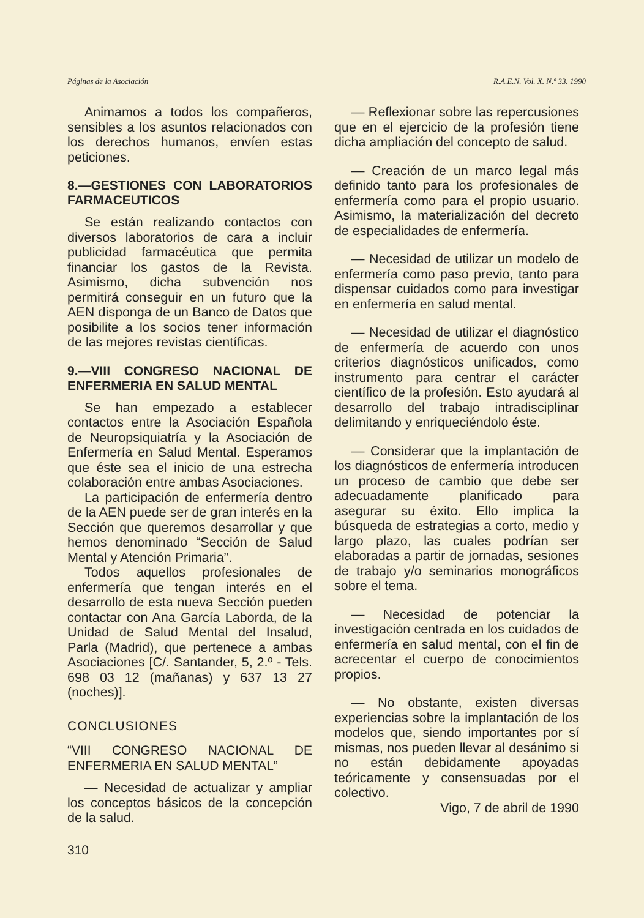Páginas de la Asociación R.A.E.N. Vol. X. N.º 33. 1990
Animamos a todos los compañeros, sensibles a los asuntos relacionados con los derechos humanos, envíen estas peticiones.
8.—GESTIONES CON LABORATORIOS FARMACEUTICOS
Se están realizando contactos con diversos laboratorios de cara a incluir publicidad farmacéutica que permita financiar los gastos de la Revista. Asimismo, dicha subvención nos permitirá conseguir en un futuro que la AEN disponga de un Banco de Datos que posibilite a los socios tener información de las mejores revistas científicas.
9.—VIII CONGRESO NACIONAL DE ENFERMERIA EN SALUD MENTAL
Se han empezado a establecer contactos entre la Asociación Española de Neuropsiquiatría y la Asociación de Enfermería en Salud Mental. Esperamos que éste sea el inicio de una estrecha colaboración entre ambas Asociaciones.
La participación de enfermería dentro de la AEN puede ser de gran interés en la Sección que queremos desarrollar y que hemos denominado “Sección de Salud Mental y Atención Primaria”.
Todos aquellos profesionales de enfermería que tengan interés en el desarrollo de esta nueva Sección pueden contactar con Ana García Laborda, de la Unidad de Salud Mental del Insalud, Parla (Madrid), que pertenece a ambas Asociaciones [C/. Santander, 5, 2.º - Tels. 698 03 12 (mañanas) y 637 13 27 (noches)].
CONCLUSIONES
“VIII CONGRESO NACIONAL DE ENFERMERIA EN SALUD MENTAL”
— Necesidad de actualizar y ampliar los conceptos básicos de la concepción de la salud.
310
— Reflexionar sobre las repercusiones que en el ejercicio de la profesión tiene dicha ampliación del concepto de salud.
— Creación de un marco legal más definido tanto para los profesionales de enfermería como para el propio usuario. Asimismo, la materialización del decreto de especialidades de enfermería.
— Necesidad de utilizar un modelo de enfermería como paso previo, tanto para dispensar cuidados como para investigar en enfermería en salud mental.
— Necesidad de utilizar el diagnóstico de enfermería de acuerdo con unos criterios diagnósticos unificados, como instrumento para centrar el carácter científico de la profesión. Esto ayudará al desarrollo del trabajo intradisciplinar delimitando y enriqueciéndolo éste.
— Considerar que la implantación de los diagnósticos de enfermería introducen un proceso de cambio que debe ser adecuadamente planificado para asegurar su éxito. Ello implica la búsqueda de estrategias a corto, medio y largo plazo, las cuales podrían ser elaboradas a partir de jornadas, sesiones de trabajo y/o seminarios monográficos sobre el tema.
— Necesidad de potenciar la investigación centrada en los cuidados de enfermería en salud mental, con el fin de acrecentar el cuerpo de conocimientos propios.
— No obstante, existen diversas experiencias sobre la implantación de los modelos que, siendo importantes por sí mismas, nos pueden llevar al desánimo si no están debidamente apoyadas teóricamente y consensuadas por el colectivo.
Vigo, 7 de abril de 1990